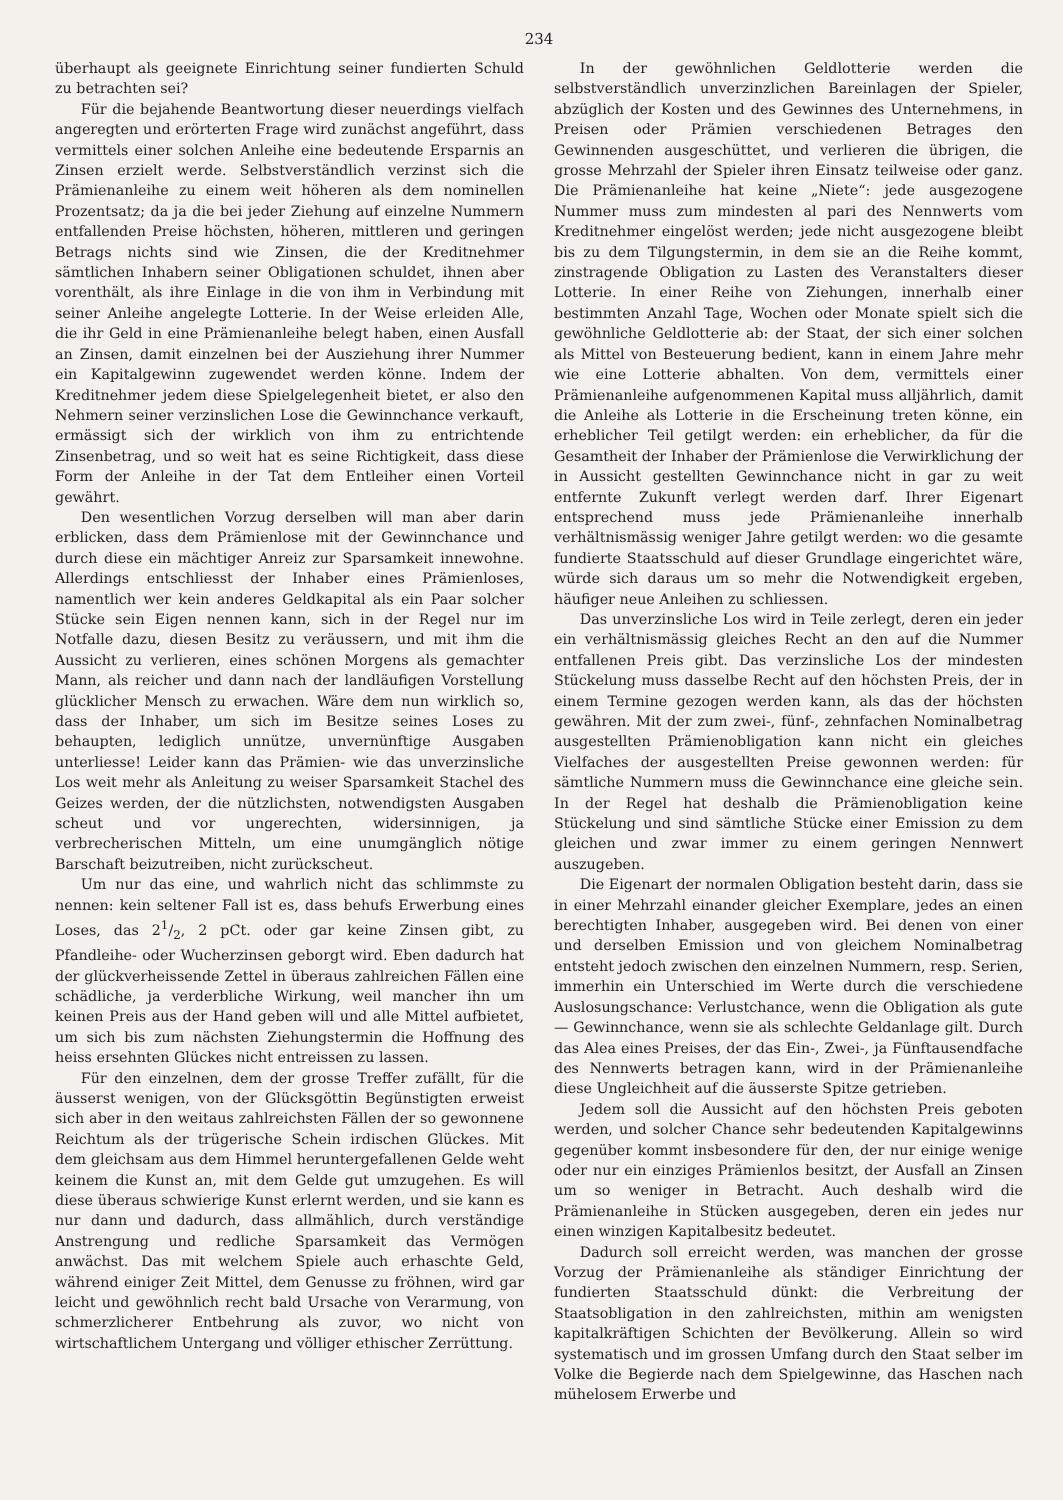234
überhaupt als geeignete Einrichtung seiner fundierten Schuld zu betrachten sei?
Für die bejahende Beantwortung dieser neuerdings vielfach angeregten und erörterten Frage wird zunächst angeführt, dass vermittels einer solchen Anleihe eine bedeutende Ersparnis an Zinsen erzielt werde. Selbstverständlich verzinst sich die Prämienanleihe zu einem weit höheren als dem nominellen Prozentsatz; da ja die bei jeder Ziehung auf einzelne Nummern entfallenden Preise höchsten, höheren, mittleren und geringen Betrags nichts sind wie Zinsen, die der Kreditnehmer sämtlichen Inhabern seiner Obligationen schuldet, ihnen aber vorenthält, als ihre Einlage in die von ihm in Verbindung mit seiner Anleihe angelegte Lotterie. In der Weise erleiden Alle, die ihr Geld in eine Prämienanleihe belegt haben, einen Ausfall an Zinsen, damit einzelnen bei der Ausziehung ihrer Nummer ein Kapitalgewinn zugewendet werden könne. Indem der Kreditnehmer jedem diese Spielgelegenheit bietet, er also den Nehmern seiner verzinslichen Lose die Gewinnchance verkauft, ermässigt sich der wirklich von ihm zu entrichtende Zinsenbetrag, und so weit hat es seine Richtigkeit, dass diese Form der Anleihe in der Tat dem Entleiher einen Vorteil gewährt.
Den wesentlichen Vorzug derselben will man aber darin erblicken, dass dem Prämienlose mit der Gewinnchance und durch diese ein mächtiger Anreiz zur Sparsamkeit innewohne. Allerdings entschliesst der Inhaber eines Prämienloses, namentlich wer kein anderes Geldkapital als ein Paar solcher Stücke sein Eigen nennen kann, sich in der Regel nur im Notfalle dazu, diesen Besitz zu veräussern, und mit ihm die Aussicht zu verlieren, eines schönen Morgens als gemachter Mann, als reicher und dann nach der landläufigen Vorstellung glücklicher Mensch zu erwachen. Wäre dem nun wirklich so, dass der Inhaber, um sich im Besitze seines Loses zu behaupten, lediglich unnütze, unvernünftige Ausgaben unterliesse! Leider kann das Prämien- wie das unverzinsliche Los weit mehr als Anleitung zu weiser Sparsamkeit Stachel des Geizes werden, der die nützlichsten, notwendigsten Ausgaben scheut und vor ungerechten, widersinnigen, ja verbrecherischen Mitteln, um eine unumgänglich nötige Barschaft beizutreiben, nicht zurückscheut.
Um nur das eine, und wahrlich nicht das schlimmste zu nennen: kein seltener Fall ist es, dass behufs Erwerbung eines Loses, das 21/2, 2 pCt. oder gar keine Zinsen gibt, zu Pfandleihe- oder Wucherzinsen geborgt wird. Eben dadurch hat der glückverheissende Zettel in überaus zahlreichen Fällen eine schädliche, ja verderbliche Wirkung, weil mancher ihn um keinen Preis aus der Hand geben will und alle Mittel aufbietet, um sich bis zum nächsten Ziehungstermin die Hoffnung des heiss ersehnten Glückes nicht entreissen zu lassen.
Für den einzelnen, dem der grosse Treffer zufällt, für die äusserst wenigen, von der Glücksgöttin Begünstigten erweist sich aber in den weitaus zahlreichsten Fällen der so gewonnene Reichtum als der trügerische Schein irdischen Glückes. Mit dem gleichsam aus dem Himmel heruntergefallenen Gelde weht keinem die Kunst an, mit dem Gelde gut umzugehen. Es will diese überaus schwierige Kunst erlernt werden, und sie kann es nur dann und dadurch, dass allmählich, durch verständige Anstrengung und redliche Sparsamkeit das Vermögen anwächst. Das mit welchem Spiele auch erhaschte Geld, während einiger Zeit Mittel, dem Genusse zu fröhnen, wird gar leicht und gewöhnlich recht bald Ursache von Verarmung, von schmerzlicherer Entbehrung als zuvor, wo nicht von wirtschaftlichem Untergang und völliger ethischer Zerrüttung.
In der gewöhnlichen Geldlotterie werden die selbstverständlich unverzinzlichen Bareinlagen der Spieler, abzüglich der Kosten und des Gewinnes des Unternehmens, in Preisen oder Prämien verschiedenen Betrages den Gewinnenden ausgeschüttet, und verlieren die übrigen, die grosse Mehrzahl der Spieler ihren Einsatz teilweise oder ganz. Die Prämienanleihe hat keine „Niete“: jede ausgezogene Nummer muss zum mindesten al pari des Nennwerts vom Kreditnehmer eingelöst werden; jede nicht ausgezogene bleibt bis zu dem Tilgungstermin, in dem sie an die Reihe kommt, zinstragende Obligation zu Lasten des Veranstalters dieser Lotterie. In einer Reihe von Ziehungen, innerhalb einer bestimmten Anzahl Tage, Wochen oder Monate spielt sich die gewöhnliche Geldlotterie ab: der Staat, der sich einer solchen als Mittel von Besteuerung bedient, kann in einem Jahre mehr wie eine Lotterie abhalten. Von dem, vermittels einer Prämienanleihe aufgenommenen Kapital muss alljährlich, damit die Anleihe als Lotterie in die Erscheinung treten könne, ein erheblicher Teil getilgt werden: ein erheblicher, da für die Gesamtheit der Inhaber der Prämienlose die Verwirklichung der in Aussicht gestellten Gewinnchance nicht in gar zu weit entfernte Zukunft verlegt werden darf. Ihrer Eigenart entsprechend muss jede Prämienanleihe innerhalb verhältnismässig weniger Jahre getilgt werden: wo die gesamte fundierte Staatsschuld auf dieser Grundlage eingerichtet wäre, würde sich daraus um so mehr die Notwendigkeit ergeben, häufiger neue Anleihen zu schliessen.
Das unverzinsliche Los wird in Teile zerlegt, deren ein jeder ein verhältnismässig gleiches Recht an den auf die Nummer entfallenen Preis gibt. Das verzinsliche Los der mindesten Stückelung muss dasselbe Recht auf den höchsten Preis, der in einem Termine gezogen werden kann, als das der höchsten gewähren. Mit der zum zwei-, fünf-, zehnfachen Nominalbetrag ausgestellten Prämienobligation kann nicht ein gleiches Vielfaches der ausgestellten Preise gewonnen werden: für sämtliche Nummern muss die Gewinnchance eine gleiche sein. In der Regel hat deshalb die Prämienobligation keine Stückelung und sind sämtliche Stücke einer Emission zu dem gleichen und zwar immer zu einem geringen Nennwert auszugeben.
Die Eigenart der normalen Obligation besteht darin, dass sie in einer Mehrzahl einander gleicher Exemplare, jedes an einen berechtigten Inhaber, ausgegeben wird. Bei denen von einer und derselben Emission und von gleichem Nominalbetrag entsteht jedoch zwischen den einzelnen Nummern, resp. Serien, immerhin ein Unterschied im Werte durch die verschiedene Auslosungschance: Verlustchance, wenn die Obligation als gute — Gewinnchance, wenn sie als schlechte Geldanlage gilt. Durch das Alea eines Preises, der das Ein-, Zwei-, ja Fünftausendfache des Nennwerts betragen kann, wird in der Prämienanleihe diese Ungleichheit auf die äusserste Spitze getrieben.
Jedem soll die Aussicht auf den höchsten Preis geboten werden, und solcher Chance sehr bedeutenden Kapitalgewinns gegenüber kommt insbesondere für den, der nur einige wenige oder nur ein einziges Prämienlos besitzt, der Ausfall an Zinsen um so weniger in Betracht. Auch deshalb wird die Prämienanleihe in Stücken ausgegeben, deren ein jedes nur einen winzigen Kapitalbesitz bedeutet.
Dadurch soll erreicht werden, was manchen der grosse Vorzug der Prämienanleihe als ständiger Einrichtung der fundierten Staatsschuld dünkt: die Verbreitung der Staatsobligation in den zahlreichsten, mithin am wenigsten kapitalkräftigen Schichten der Bevölkerung. Allein so wird systematisch und im grossen Umfang durch den Staat selber im Volke die Begierde nach dem Spielgewinne, das Haschen nach mühelosem Erwerbe und